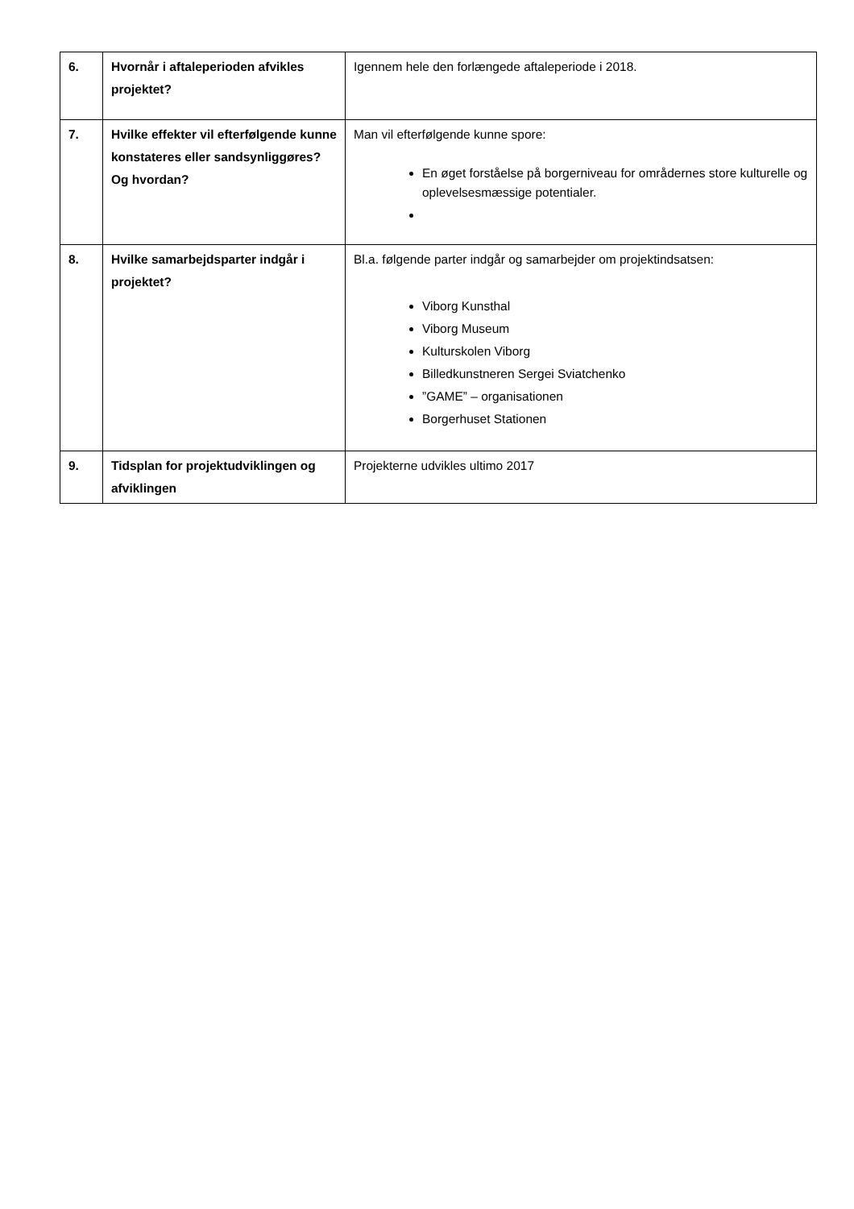| 6. | Hvornår i aftaleperioden afvikles projektet? | Igennem hele den forlængede aftaleperiode i 2018. |
| 7. | Hvilke effekter vil efterfølgende kunne konstateres eller sandsynliggøres? Og hvordan? | Man vil efterfølgende kunne spore: En øget forståelse på borgerniveau for områdernes store kulturelle og oplevelsesmæssige potentialer. |
| 8. | Hvilke samarbejdsparter indgår i projektet? | Bl.a. følgende parter indgår og samarbejder om projektindsatsen: Viborg Kunsthal Viborg Museum Kulturskolen Viborg Billedkunstneren Sergei Sviatchenko ”GAME” – organisationen Borgerhuset Stationen |
| 9. | Tidsplan for projektudviklingen og afviklingen | Projekterne udvikles ultimo 2017 |